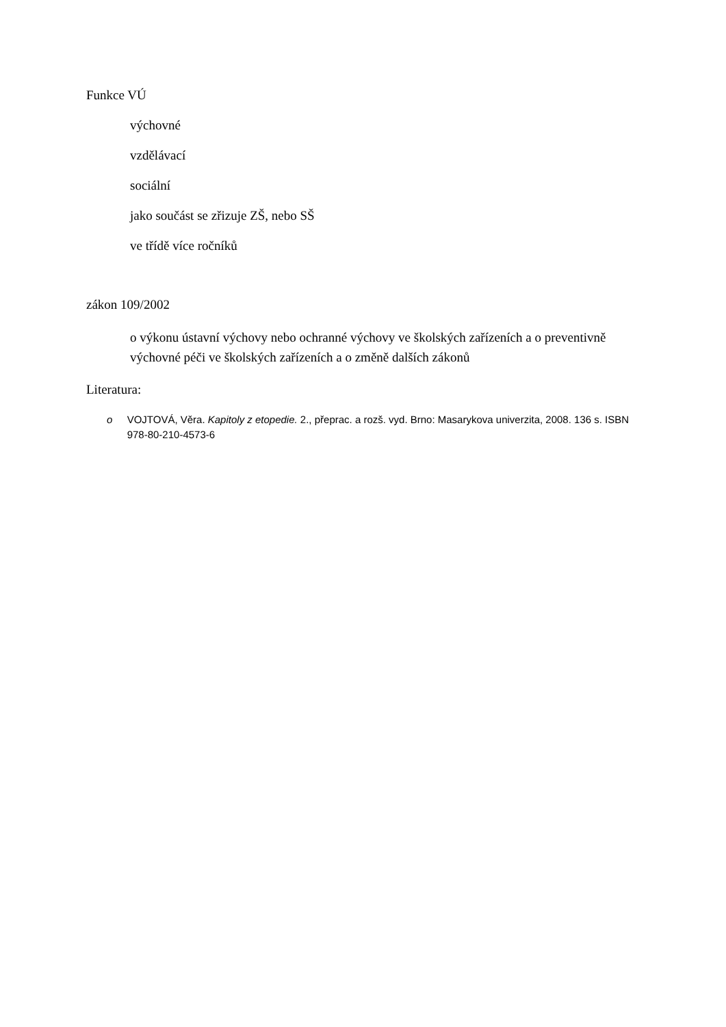Funkce VÚ
výchovné
vzdělávací
sociální
jako součást se zřizuje ZŠ, nebo SŠ
ve třídě více ročníků
zákon 109/2002
o výkonu ústavní výchovy nebo ochranné výchovy ve školských zařízeních a o preventivně výchovné péči ve školských zařízeních a o změně dalších zákonů
Literatura:
o VOJTOVÁ, Věra. Kapitoly z etopedie. 2., přeprac. a rozš. vyd. Brno: Masarykova univerzita, 2008. 136 s. ISBN 978-80-210-4573-6